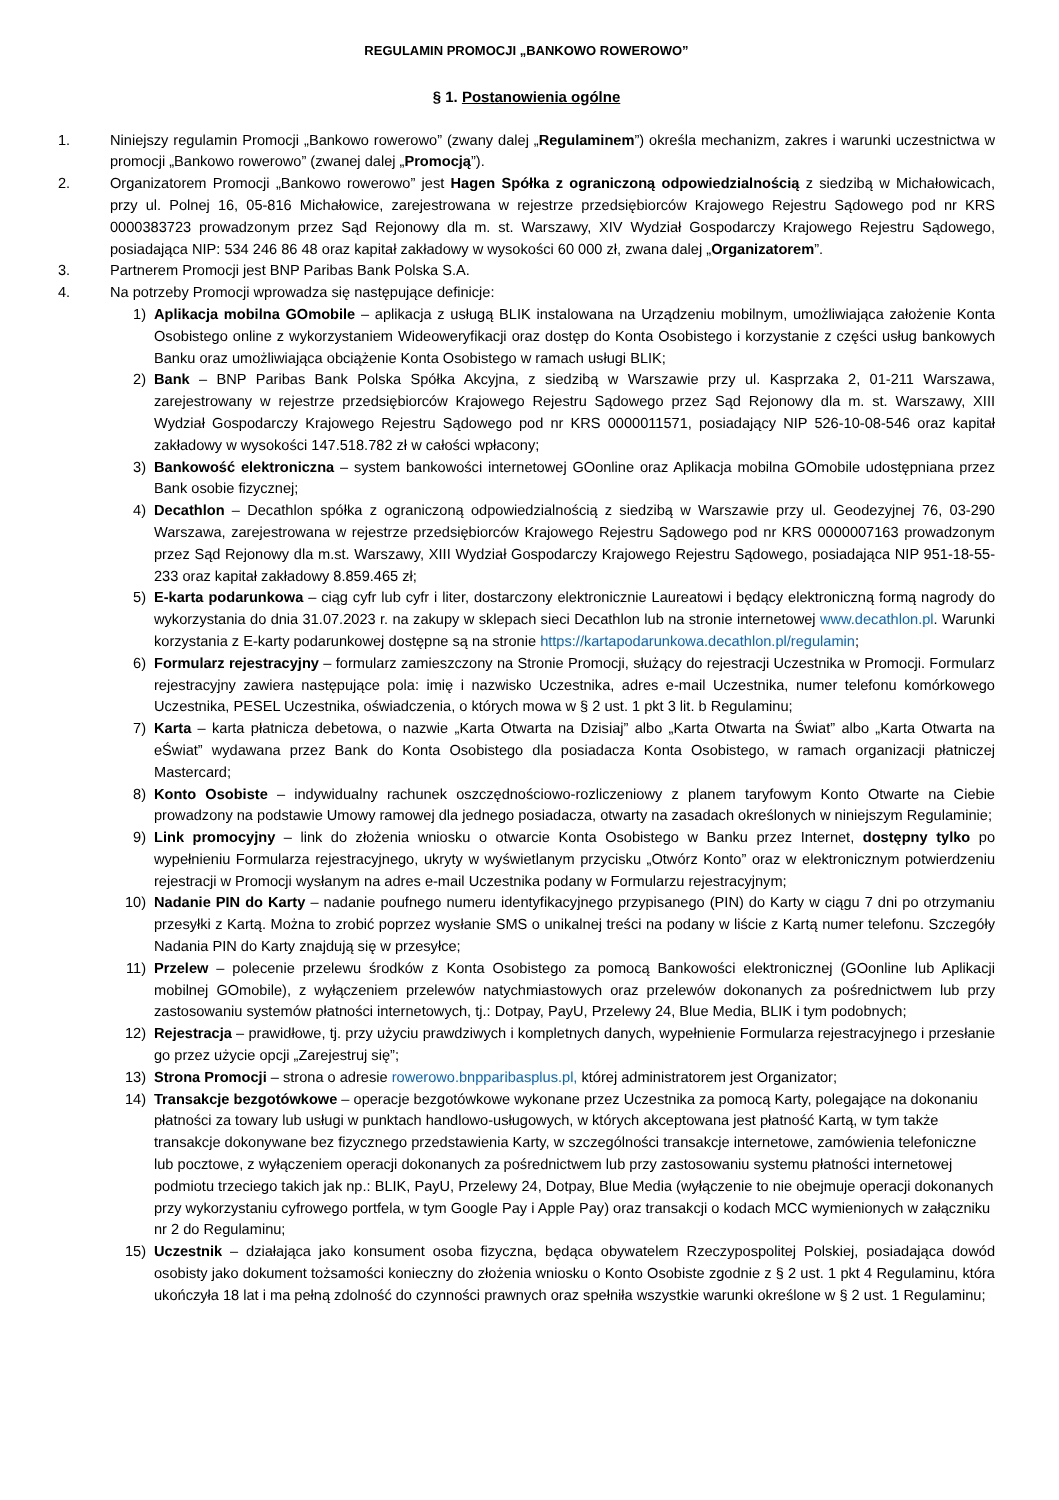REGULAMIN PROMOCJI „BANKOWO ROWEROWO”
§ 1. Postanowienia ogólne
1. Niniejszy regulamin Promocji „Bankowo rowerowo” (zwany dalej „Regulaminem”) określa mechanizm, zakres i warunki uczestnictwa w promocji „Bankowo rowerowo” (zwanej dalej „Promocją”).
2. Organizatorem Promocji „Bankowo rowerowo” jest Hagen Spółka z ograniczoną odpowiedzialnością z siedzibą w Michałowicach, przy ul. Polnej 16, 05-816 Michałowice, zarejestrowana w rejestrze przedsiębiorców Krajowego Rejestru Sądowego pod nr KRS 0000383723 prowadzonym przez Sąd Rejonowy dla m. st. Warszawy, XIV Wydział Gospodarczy Krajowego Rejestru Sądowego, posiadająca NIP: 534 246 86 48 oraz kapitał zakładowy w wysokości 60 000 zł, zwana dalej „Organizatorem”.
3. Partnerem Promocji jest BNP Paribas Bank Polska S.A.
4. Na potrzeby Promocji wprowadza się następujące definicje:
1) Aplikacja mobilna GOmobile – aplikacja z usługą BLIK instalowana na Urządzeniu mobilnym, umożliwiająca założenie Konta Osobistego online z wykorzystaniem Wideoweryfikacji oraz dostęp do Konta Osobistego i korzystanie z części usług bankowych Banku oraz umożliwiająca obciążenie Konta Osobistego w ramach usługi BLIK;
2) Bank – BNP Paribas Bank Polska Spółka Akcyjna, z siedzibą w Warszawie przy ul. Kasprzaka 2, 01-211 Warszawa, zarejestrowany w rejestrze przedsiębiorców Krajowego Rejestru Sądowego przez Sąd Rejonowy dla m. st. Warszawy, XIII Wydział Gospodarczy Krajowego Rejestru Sądowego pod nr KRS 0000011571, posiadający NIP 526-10-08-546 oraz kapitał zakładowy w wysokości 147.518.782 zł w całości wpłacony;
3) Bankowość elektroniczna – system bankowości internetowej GOonline oraz Aplikacja mobilna GOmobile udostępniana przez Bank osobie fizycznej;
4) Decathlon – Decathlon spółka z ograniczoną odpowiedzialnością z siedzibą w Warszawie przy ul. Geodezyjnej 76, 03-290 Warszawa, zarejestrowana w rejestrze przedsiębiorców Krajowego Rejestru Sądowego pod nr KRS 0000007163 prowadzonym przez Sąd Rejonowy dla m.st. Warszawy, XIII Wydział Gospodarczy Krajowego Rejestru Sądowego, posiadająca NIP 951-18-55-233 oraz kapitał zakładowy 8.859.465 zł;
5) E-karta podarunkowa – ciąg cyfr lub cyfr i liter, dostarczony elektronicznie Laureatowi i będący elektroniczną formą nagrody do wykorzystania do dnia 31.07.2023 r. na zakupy w sklepach sieci Decathlon lub na stronie internetowej www.decathlon.pl. Warunki korzystania z E-karty podarunkowej dostępne są na stronie https://kartapodarunkowa.decathlon.pl/regulamin;
6) Formularz rejestracyjny – formularz zamieszczony na Stronie Promocji, służący do rejestracji Uczestnika w Promocji. Formularz rejestracyjny zawiera następujące pola: imię i nazwisko Uczestnika, adres e-mail Uczestnika, numer telefonu komórkowego Uczestnika, PESEL Uczestnika, oświadczenia, o których mowa w § 2 ust. 1 pkt 3 lit. b Regulaminu;
7) Karta – karta płatnicza debetowa, o nazwie „Karta Otwarta na Dzisiaj” albo „Karta Otwarta na Świat” albo „Karta Otwarta na eŚwiat” wydawana przez Bank do Konta Osobistego dla posiadacza Konta Osobistego, w ramach organizacji płatniczej Mastercard;
8) Konto Osobiste – indywidualny rachunek oszczędnościowo-rozliczeniowy z planem taryfowym Konto Otwarte na Ciebie prowadzony na podstawie Umowy ramowej dla jednego posiadacza, otwarty na zasadach określonych w niniejszym Regulaminie;
9) Link promocyjny – link do złożenia wniosku o otwarcie Konta Osobistego w Banku przez Internet, dostępny tylko po wypełnieniu Formularza rejestracyjnego, ukryty w wyświetlanym przycisku „Otwórz Konto” oraz w elektronicznym potwierdzeniu rejestracji w Promocji wysłanym na adres e-mail Uczestnika podany w Formularzu rejestracyjnym;
10) Nadanie PIN do Karty – nadanie poufnego numeru identyfikacyjnego przypisanego (PIN) do Karty w ciągu 7 dni po otrzymaniu przesyłki z Kartą. Można to zrobić poprzez wysłanie SMS o unikalnej treści na podany w liście z Kartą numer telefonu. Szczegóły Nadania PIN do Karty znajdują się w przesyłce;
11) Przelew – polecenie przelewu środków z Konta Osobistego za pomocą Bankowości elektronicznej (GOonline lub Aplikacji mobilnej GOmobile), z wyłączeniem przelewów natychmiastowych oraz przelewów dokonanych za pośrednictwem lub przy zastosowaniu systemów płatności internetowych, tj.: Dotpay, PayU, Przelewy 24, Blue Media, BLIK i tym podobnych;
12) Rejestracja – prawidłowe, tj. przy użyciu prawdziwych i kompletnych danych, wypełnienie Formularza rejestracyjnego i przesłanie go przez użycie opcji „Zarejestruj się”;
13) Strona Promocji – strona o adresie rowerowo.bnpparibasplus.pl, której administratorem jest Organizator;
14) Transakcje bezgotówkowe – operacje bezgotówkowe wykonane przez Uczestnika za pomocą Karty, polegające na dokonaniu płatności za towary lub usługi w punktach handlowo-usługowych, w których akceptowana jest płatność Kartą, w tym także transakcje dokonywane bez fizycznego przedstawienia Karty, w szczególności transakcje internetowe, zamówienia telefoniczne lub pocztowe, z wyłączeniem operacji dokonanych za pośrednictwem lub przy zastosowaniu systemu płatności internetowej podmiotu trzeciego takich jak np.: BLIK, PayU, Przelewy 24, Dotpay, Blue Media (wyłączenie to nie obejmuje operacji dokonanych przy wykorzystaniu cyfrowego portfela, w tym Google Pay i Apple Pay) oraz transakcji o kodach MCC wymienionych w załączniku nr 2 do Regulaminu;
15) Uczestnik – działająca jako konsument osoba fizyczna, będąca obywatelem Rzeczypospolitej Polskiej, posiadająca dowód osobisty jako dokument tożsamości konieczny do złożenia wniosku o Konto Osobiste zgodnie z § 2 ust. 1 pkt 4 Regulaminu, która ukończyła 18 lat i ma pełną zdolność do czynności prawnych oraz spełniła wszystkie warunki określone w § 2 ust. 1 Regulaminu;